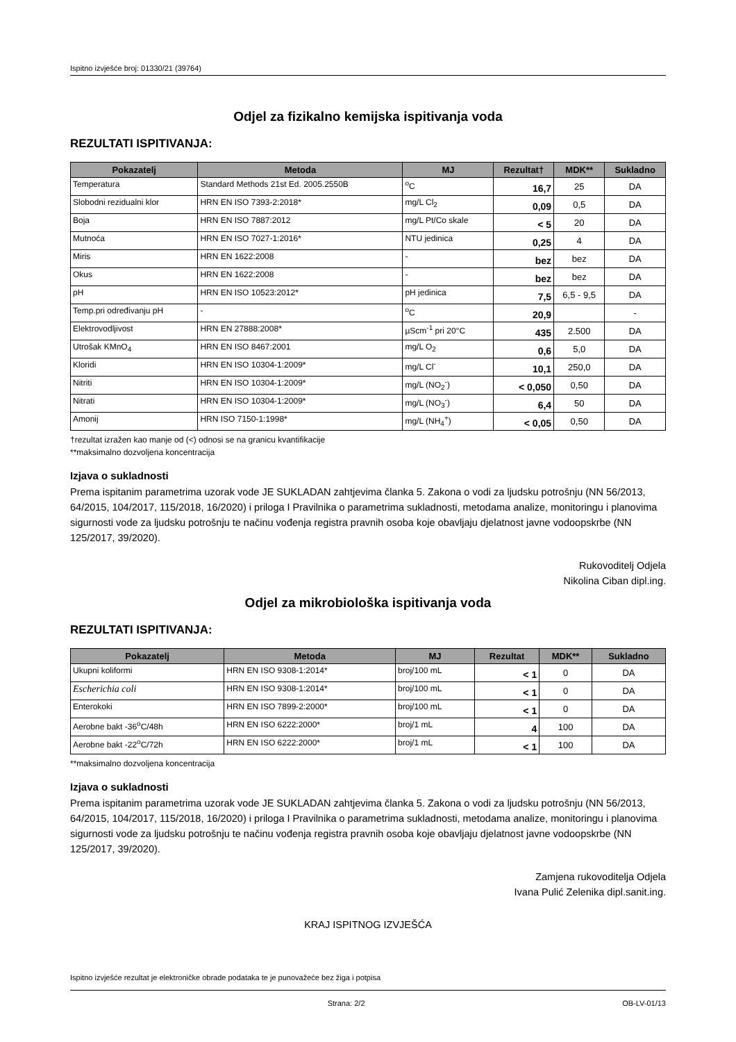Ispitno izvješće broj: 01330/21 (39764)
Odjel za fizikalno kemijska ispitivanja voda
REZULTATI ISPITIVANJA:
| Pokazatelj | Metoda | MJ | Rezultat† | MDK** | Sukladno |
| --- | --- | --- | --- | --- | --- |
| Temperatura | Standard Methods 21st Ed. 2005.2550B | <sup>o</sup> C | 16,7 | 25 | DA |
| Slobodni rezidualni klor | HRN EN ISO 7393-2:2018* | mg/L Cl<sub>2</sub> | 0,09 | 0,5 | DA |
| Boja | HRN EN ISO 7887:2012 | mg/L Pt/Co skale | < 5 | 20 | DA |
| Mutnoća | HRN EN ISO 7027-1:2016* | NTU jedinica | 0,25 | 4 | DA |
| Miris | HRN EN 1622:2008 | - | bez | bez | DA |
| Okus | HRN EN 1622:2008 | - | bez | bez | DA |
| pH | HRN EN ISO 10523:2012* | pH jedinica | 7,5 | 6,5 - 9,5 | DA |
| Temp.pri određivanju pH | - | <sup>o</sup> C | 20,9 | | - |
| Elektrovodljivost | HRN EN 27888:2008* | µScm<sup>-1</sup> pri 20°C | 435 | 2.500 | DA |
| Utrošak KMnO<sub>4</sub> | HRN EN ISO 8467:2001 | mg/L O<sub>2</sub> | 0,6 | 5,0 | DA |
| Kloridi | HRN EN ISO 10304-1:2009* | mg/L Cl<sup>-</sup> | 10,1 | 250,0 | DA |
| Nitriti | HRN EN ISO 10304-1:2009* | mg/L (NO<sub>2</sub><sup>-</sup>) | < 0,050 | 0,50 | DA |
| Nitrati | HRN EN ISO 10304-1:2009* | mg/L (NO<sub>3</sub><sup>-</sup>) | 6,4 | 50 | DA |
| Amonij | HRN ISO 7150-1:1998* | mg/L (NH<sub>4</sub><sup>+</sup>) | < 0,05 | 0,50 | DA |
†rezultat izražen kao manje od (<) odnosi se na granicu kvantifikacije
**maksimalno dozvoljena koncentracija
Izjava o sukladnosti
Prema ispitanim parametrima uzorak vode JE SUKLADAN zahtjevima članka 5. Zakona o vodi za ljudsku potrošnju (NN 56/2013, 64/2015, 104/2017, 115/2018, 16/2020) i priloga I Pravilnika o parametrima sukladnosti, metodama analize, monitoringu i planovima sigurnosti vode za ljudsku potrošnju te načinu vođenja registra pravnih osoba koje obavljaju djelatnost javne vodoopskrbe (NN 125/2017, 39/2020).
Rukovoditelj Odjela
Nikolina Ciban dipl.ing.
Odjel za mikrobiološka ispitivanja voda
REZULTATI ISPITIVANJA:
| Pokazatelj | Metoda | MJ | Rezultat | MDK** | Sukladno |
| --- | --- | --- | --- | --- | --- |
| Ukupni koliformi | HRN EN ISO 9308-1:2014* | broj/100 mL | < 1 | 0 | DA |
| Escherichia coli | HRN EN ISO 9308-1:2014* | broj/100 mL | < 1 | 0 | DA |
| Enterokoki | HRN EN ISO 7899-2:2000* | broj/100 mL | < 1 | 0 | DA |
| Aerobne bakt -36<sup>o</sup>C/48h | HRN EN ISO 6222:2000* | broj/1 mL | 4 | 100 | DA |
| Aerobne bakt -22<sup>o</sup>C/72h | HRN EN ISO 6222:2000* | broj/1 mL | < 1 | 100 | DA |
**maksimalno dozvoljena koncentracija
Izjava o sukladnosti
Prema ispitanim parametrima uzorak vode JE SUKLADAN zahtjevima članka 5. Zakona o vodi za ljudsku potrošnju (NN 56/2013, 64/2015, 104/2017, 115/2018, 16/2020) i priloga I Pravilnika o parametrima sukladnosti, metodama analize, monitoringu i planovima sigurnosti vode za ljudsku potrošnju te načinu vođenja registra pravnih osoba koje obavljaju djelatnost javne vodoopskrbe (NN 125/2017, 39/2020).
Zamjena rukovoditelja Odjela
Ivana Pulić Zelenika dipl.sanit.ing.
KRAJ ISPITNOG IZVJEŠĆA
Ispitno izvješće rezultat je elektroničke obrade podataka te je punovažeće bez žiga i potpisa
Strana: 2/2 OB-LV-01/13